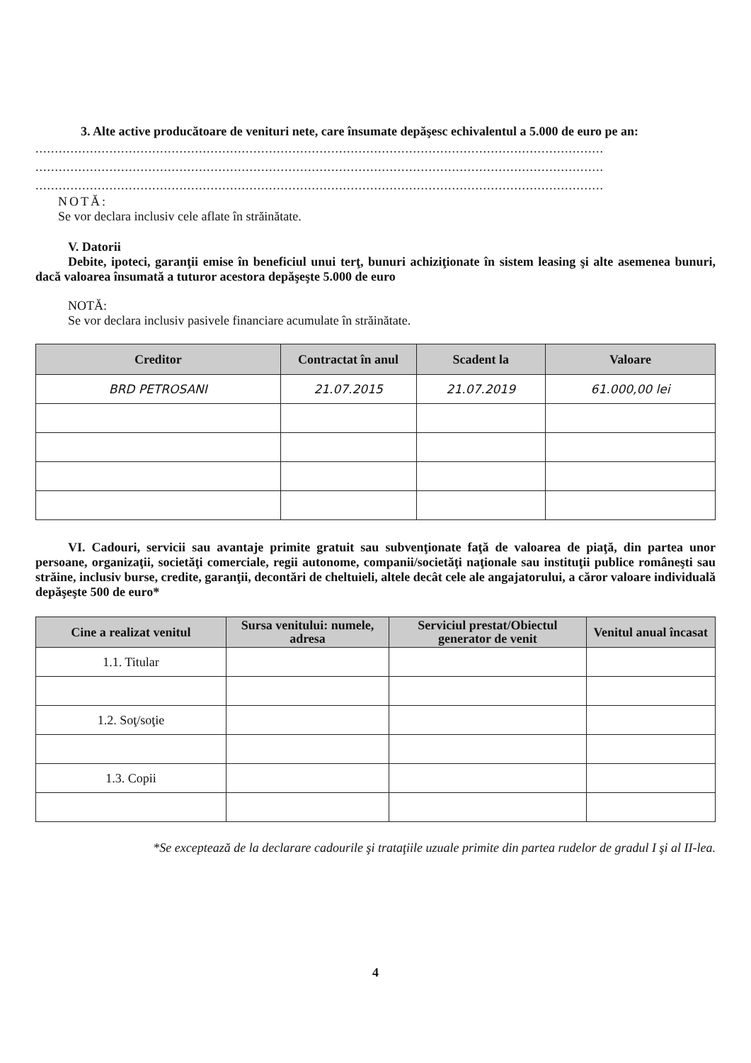3. Alte active producătoare de venituri nete, care însumate depăşesc echivalentul a 5.000 de euro pe an:
..................................................................................................................................................
..................................................................................................................................................
..................................................................................................................................................
NOTĂ:
Se vor declara inclusiv cele aflate în străinătate.
V. Datorii
Debite, ipoteci, garanţii emise în beneficiul unui terţ, bunuri achiziţionate în sistem leasing şi alte asemenea bunuri, dacă valoarea însumată a tuturor acestora depăşeşte 5.000 de euro
NOTĂ:
Se vor declara inclusiv pasivele financiare acumulate în străinătate.
| Creditor | Contractat în anul | Scadent la | Valoare |
| --- | --- | --- | --- |
| BRD PETROSANI | 21.07.2015 | 21.07.2019 | 61.000,00 lei |
VI. Cadouri, servicii sau avantaje primite gratuit sau subvenţionate faţă de valoarea de piaţă, din partea unor persoane, organizaţii, societăţi comerciale, regii autonome, companii/societăţi naţionale sau instituţii publice româneşti sau străine, inclusiv burse, credite, garanţii, decontări de cheltuieli, altele decât cele ale angajatorului, a căror valoare individuală depăşeşte 500 de euro*
| Cine a realizat venitul | Sursa venitului: numele, adresa | Serviciul prestat/Obiectul generator de venit | Venitul anual încasat |
| --- | --- | --- | --- |
| 1.1. Titular | | | |
| 1.2. Soţ/soţie | | | |
| 1.3. Copii | | | |
*Se exceptează de la declarare cadourile şi trataţiile uzuale primite din partea rudelor de gradul I şi al II-lea.
4